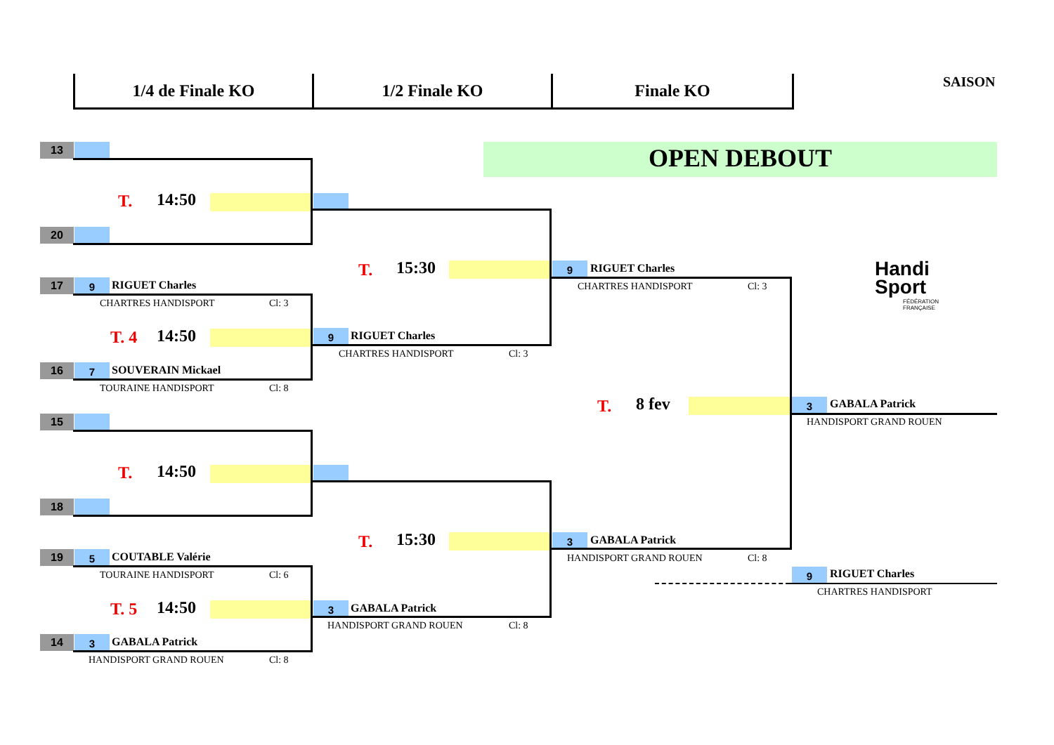1/4 de Finale KO 1/2 Finale KO Finale KO SAISON
OPEN DEBOUT
Handi
Sport
FÉDÉRATION
FRANÇAISE
13
20
17 9 RIGUET Charles
CHARTRES HANDISPORT Cl: 3
16 7 SOUVERAIN Mickael
TOURAINE HANDISPORT Cl: 8
15
18
19 5 COUTABLE Valérie
TOURAINE HANDISPORT Cl: 6
14 3 GABALA Patrick
HANDISPORT GRAND ROUEN Cl: 8
T. 14:50
T. 4 14:50
T. 14:50
T. 5 14:50
9 RIGUET Charles
CHARTRES HANDISPORT Cl: 3
3 GABALA Patrick
HANDISPORT GRAND ROUEN Cl: 8
T. 15:30
T. 15:30
9 RIGUET Charles
CHARTRES HANDISPORT Cl: 3
3 GABALA Patrick
HANDISPORT GRAND ROUEN Cl: 8
T. 8 fev 3 GABALA Patrick
HANDISPORT GRAND ROUEN
9 RIGUET Charles
CHARTRES HANDISPORT